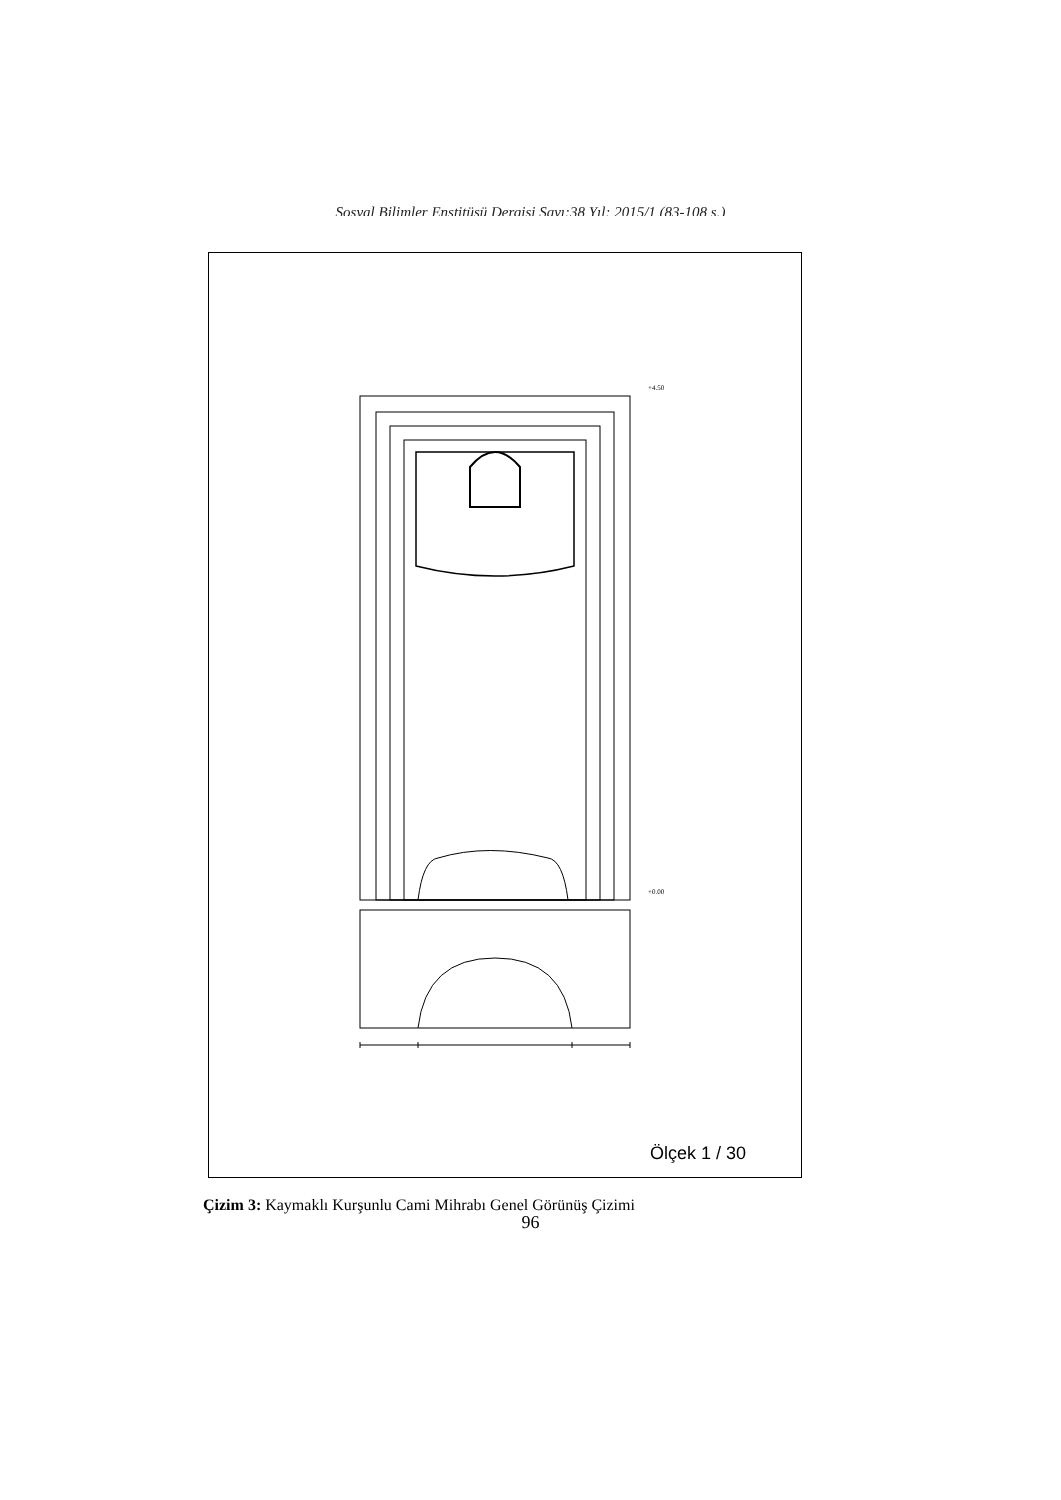Sosyal Bilimler Enstitüsü Dergisi Sayı:38 Yıl: 2015/1 (83-108 s.)
+4.50
+0.00
Ölçek 1 / 30
Çizim 3: Kaymaklı Kurşunlu Cami Mihrabı Genel Görünüş Çizimi
96